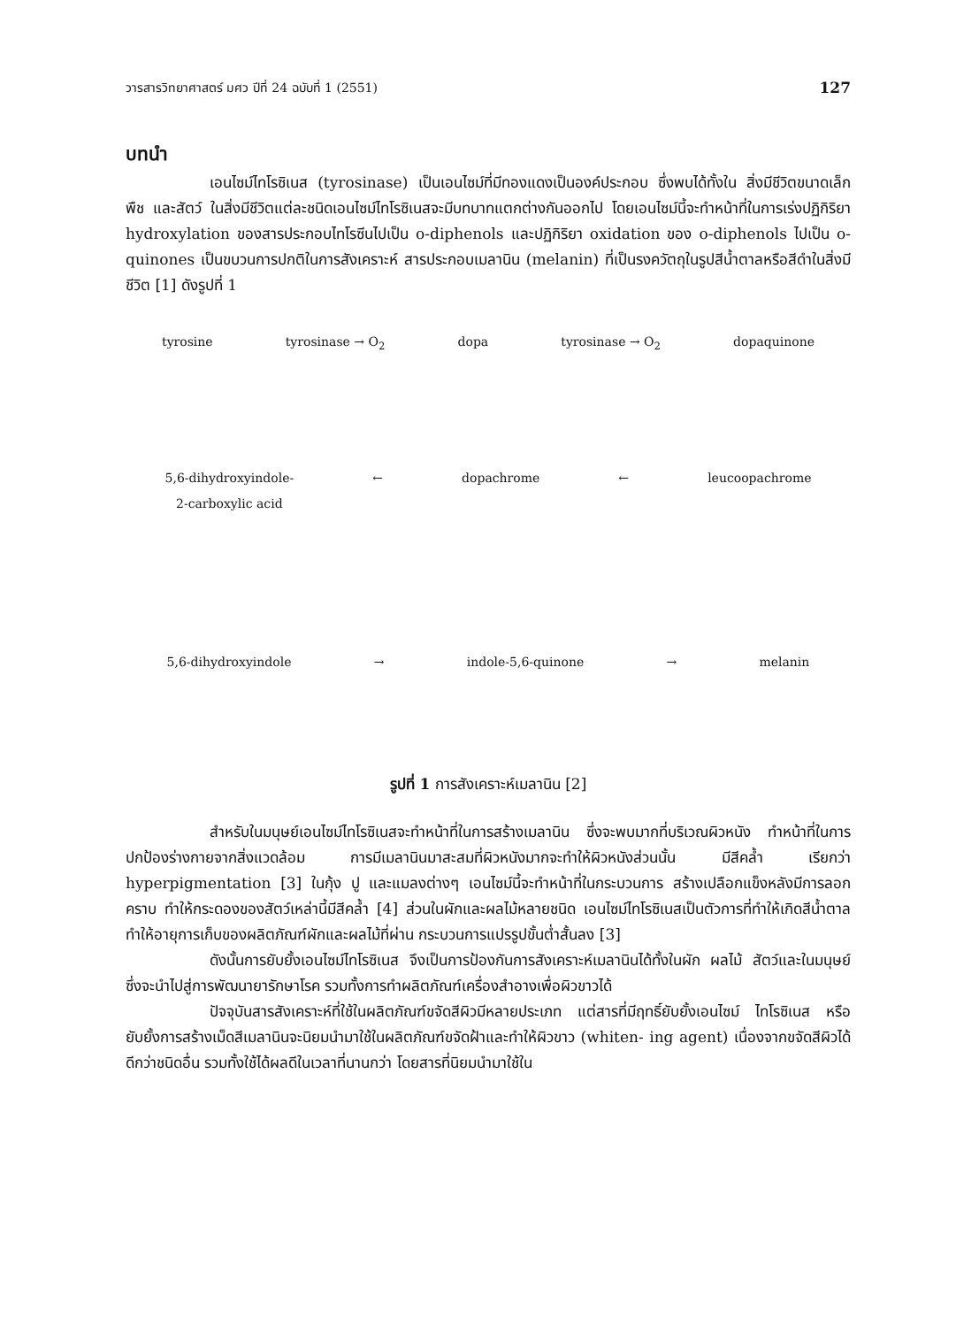วารสารวิทยาศาสตร์ มศว ปีที่ 24 ฉบับที่ 1 (2551) 127
บทนำ
เอนไซม์ไทโรซิเนส (tyrosinase) เป็นเอนไซม์ที่มีทองแดงเป็นองค์ประกอบ ซึ่งพบได้ทั้งใน สิ่งมีชีวิตขนาดเล็ก พืช และสัตว์ ในสิ่งมีชีวิตแต่ละชนิดเอนไซม์ไทโรซิเนสจะมีบทบาทแตกต่างกันออกไป โดยเอนไซม์นี้จะทำหน้าที่ในการเร่งปฏิกิริยา hydroxylation ของสารประกอบไทโรซีนไปเป็น o-diphenols และปฏิกิริยา oxidation ของ o-diphenols ไปเป็น o-quinones เป็นขบวนการปกติในการสังเคราะห์ สารประกอบเมลานิน (melanin) ที่เป็นรงควัตถุในรูปสีน้ำตาลหรือสีดำในสิ่งมีชีวิต [1] ดังรูปที่ 1
tyrosine tyrosinase → O<sub>2</sub> dopa tyrosinase → O<sub>2</sub> dopaquinone
5,6-dihydroxyindole-
2-carboxylic acid ← dopachrome ← leucoopachrome
5,6-dihydroxyindole → indole-5,6-quinone → melanin
รูปที่ 1 การสังเคราะห์เมลานิน [2]
สำหรับในมนุษย์เอนไซม์ไทโรซิเนสจะทำหน้าที่ในการสร้างเมลานิน ซึ่งจะพบมากที่บริเวณผิวหนัง ทำหน้าที่ในการปกป้องร่างกายจากสิ่งแวดล้อม การมีเมลานินมาสะสมที่ผิวหนังมากจะทำให้ผิวหนังส่วนนั้น มีสีคล้ำ เรียกว่า hyperpigmentation [3] ในกุ้ง ปู และแมลงต่างๆ เอนไซม์นี้จะทำหน้าที่ในกระบวนการ สร้างเปลือกแข็งหลังมีการลอกคราบ ทำให้กระดองของสัตว์เหล่านี้มีสีคล้ำ [4] ส่วนในผักและผลไม้หลายชนิด เอนไซม์ไทโรซิเนสเป็นตัวการที่ทำให้เกิดสีน้ำตาล ทำให้อายุการเก็บของผลิตภัณฑ์ผักและผลไม้ที่ผ่าน กระบวนการแปรรูปขั้นต่ำสั้นลง [3]
ดังนั้นการยับยั้งเอนไซม์ไทโรซิเนส จึงเป็นการป้องกันการสังเคราะห์เมลานินได้ทั้งในผัก ผลไม้ สัตว์และในมนุษย์ ซึ่งจะนำไปสู่การพัฒนายารักษาโรค รวมทั้งการทำผลิตภัณฑ์เครื่องสำอางเพื่อผิวขาวได้
ปัจจุบันสารสังเคราะห์ที่ใช้ในผลิตภัณฑ์ขจัดสีผิวมีหลายประเภท แต่สารที่มีฤทธิ์ยับยั้งเอนไซม์ ไทโรซิเนส หรือยับยั้งการสร้างเม็ดสีเมลานินจะนิยมนำมาใช้ในผลิตภัณฑ์ขจัดฝ้าและทำให้ผิวขาว (whiten- ing agent) เนื่องจากขจัดสีผิวได้ดีกว่าชนิดอื่น รวมทั้งใช้ได้ผลดีในเวลาที่นานกว่า โดยสารที่นิยมนำมาใช้ใน